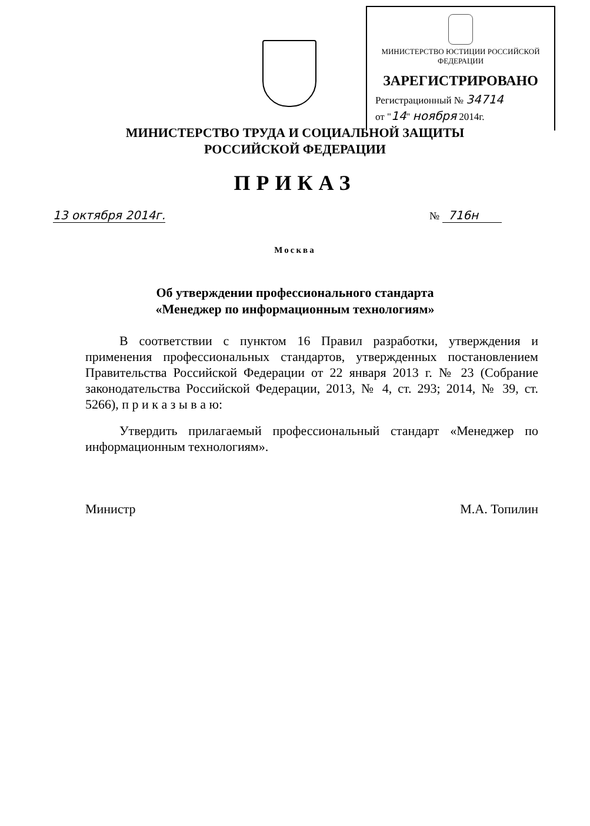МИНИСТЕРСТВО ЮСТИЦИИ РОССИЙСКОЙ ФЕДЕРАЦИИ
ЗАРЕГИСТРИРОВАНО
Регистрационный № 34714
от "14" ноября 2014г.
МИНИСТЕРСТВО ТРУДА И СОЦИАЛЬНОЙ ЗАЩИТЫ
РОССИЙСКОЙ ФЕДЕРАЦИИ
ПРИКАЗ
13 октября 2014г. № 716н
Москва
Об утверждении профессионального стандарта
«Менеджер по информационным технологиям»
В соответствии с пунктом 16 Правил разработки, утверждения и применения профессиональных стандартов, утвержденных постановлением Правительства Российской Федерации от 22 января 2013 г. № 23 (Собрание законодательства Российской Федерации, 2013, № 4, ст. 293; 2014, № 39, ст. 5266), п р и к а з ы в а ю:
Утвердить прилагаемый профессиональный стандарт «Менеджер по информационным технологиям».
Министр М.А. Топилин